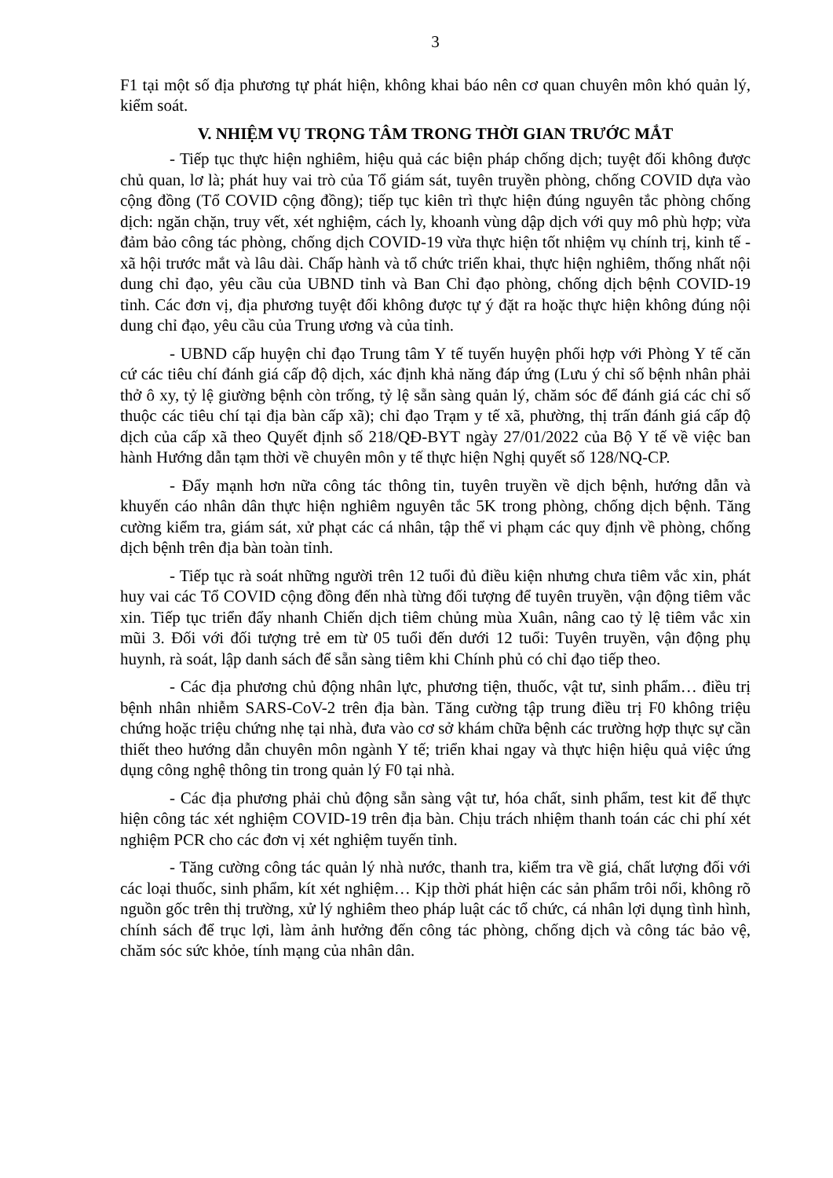3
F1 tại một số địa phương tự phát hiện, không khai báo nên cơ quan chuyên môn khó quản lý, kiểm soát.
V. NHIỆM VỤ TRỌNG TÂM TRONG THỜI GIAN TRƯỚC MẮT
- Tiếp tục thực hiện nghiêm, hiệu quả các biện pháp chống dịch; tuyệt đối không được chủ quan, lơ là; phát huy vai trò của Tổ giám sát, tuyên truyền phòng, chống COVID dựa vào cộng đồng (Tổ COVID cộng đồng); tiếp tục kiên trì thực hiện đúng nguyên tắc phòng chống dịch: ngăn chặn, truy vết, xét nghiệm, cách ly, khoanh vùng dập dịch với quy mô phù hợp; vừa đảm bảo công tác phòng, chống dịch COVID-19 vừa thực hiện tốt nhiệm vụ chính trị, kinh tế - xã hội trước mắt và lâu dài. Chấp hành và tổ chức triển khai, thực hiện nghiêm, thống nhất nội dung chỉ đạo, yêu cầu của UBND tỉnh và Ban Chỉ đạo phòng, chống dịch bệnh COVID-19 tỉnh. Các đơn vị, địa phương tuyệt đối không được tự ý đặt ra hoặc thực hiện không đúng nội dung chỉ đạo, yêu cầu của Trung ương và của tỉnh.
- UBND cấp huyện chỉ đạo Trung tâm Y tế tuyến huyện phối hợp với Phòng Y tế căn cứ các tiêu chí đánh giá cấp độ dịch, xác định khả năng đáp ứng (Lưu ý chỉ số bệnh nhân phải thở ô xy, tỷ lệ giường bệnh còn trống, tỷ lệ sẵn sàng quản lý, chăm sóc để đánh giá các chỉ số thuộc các tiêu chí tại địa bàn cấp xã); chỉ đạo Trạm y tế xã, phường, thị trấn đánh giá cấp độ dịch của cấp xã theo Quyết định số 218/QĐ-BYT ngày 27/01/2022 của Bộ Y tế về việc ban hành Hướng dẫn tạm thời về chuyên môn y tế thực hiện Nghị quyết số 128/NQ-CP.
- Đẩy mạnh hơn nữa công tác thông tin, tuyên truyền về dịch bệnh, hướng dẫn và khuyến cáo nhân dân thực hiện nghiêm nguyên tắc 5K trong phòng, chống dịch bệnh. Tăng cường kiểm tra, giám sát, xử phạt các cá nhân, tập thể vi phạm các quy định về phòng, chống dịch bệnh trên địa bàn toàn tỉnh.
- Tiếp tục rà soát những người trên 12 tuổi đủ điều kiện nhưng chưa tiêm vắc xin, phát huy vai các Tổ COVID cộng đồng đến nhà từng đối tượng để tuyên truyền, vận động tiêm vắc xin. Tiếp tục triển đẩy nhanh Chiến dịch tiêm chủng mùa Xuân, nâng cao tỷ lệ tiêm vắc xin mũi 3. Đối với đối tượng trẻ em từ 05 tuổi đến dưới 12 tuổi: Tuyên truyền, vận động phụ huynh, rà soát, lập danh sách để sẵn sàng tiêm khi Chính phủ có chỉ đạo tiếp theo.
- Các địa phương chủ động nhân lực, phương tiện, thuốc, vật tư, sinh phẩm… điều trị bệnh nhân nhiễm SARS-CoV-2 trên địa bàn. Tăng cường tập trung điều trị F0 không triệu chứng hoặc triệu chứng nhẹ tại nhà, đưa vào cơ sở khám chữa bệnh các trường hợp thực sự cần thiết theo hướng dẫn chuyên môn ngành Y tế; triển khai ngay và thực hiện hiệu quả việc ứng dụng công nghệ thông tin trong quản lý F0 tại nhà.
- Các địa phương phải chủ động sẵn sàng vật tư, hóa chất, sinh phẩm, test kit để thực hiện công tác xét nghiệm COVID-19 trên địa bàn. Chịu trách nhiệm thanh toán các chi phí xét nghiệm PCR cho các đơn vị xét nghiệm tuyến tỉnh.
- Tăng cường công tác quản lý nhà nước, thanh tra, kiểm tra về giá, chất lượng đối với các loại thuốc, sinh phẩm, kít xét nghiệm… Kịp thời phát hiện các sản phẩm trôi nổi, không rõ nguồn gốc trên thị trường, xử lý nghiêm theo pháp luật các tổ chức, cá nhân lợi dụng tình hình, chính sách để trục lợi, làm ảnh hưởng đến công tác phòng, chống dịch và công tác bảo vệ, chăm sóc sức khỏe, tính mạng của nhân dân.